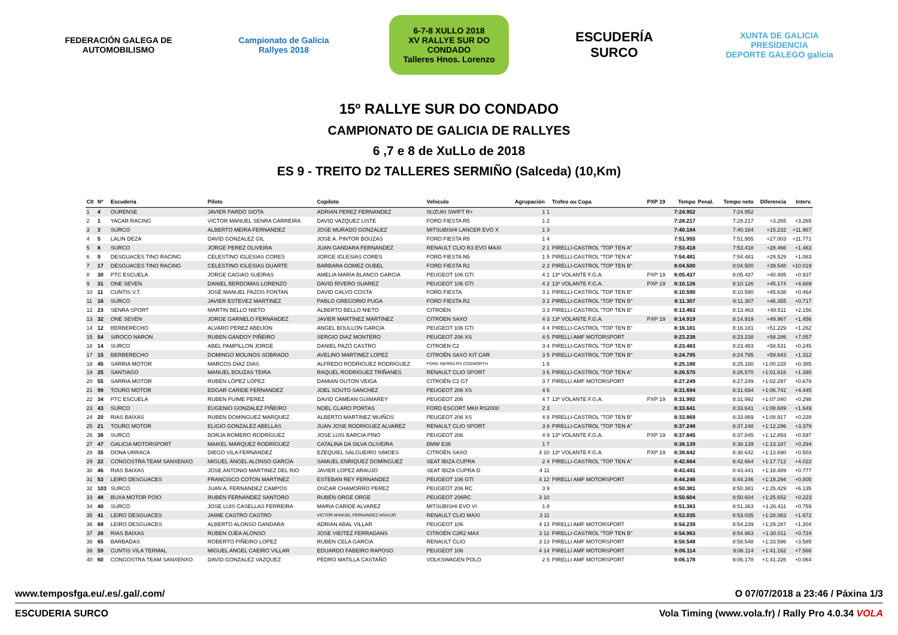FEDERACIÓN GALEGA DE AUTOMOBILISMO
Campionato de Galicia Rallyes 2018
6-7-8 XULLO 2018
XV RALLYE SUR DO CONDADO
Talleres Hnos. Lorenzo
ESCUDERÍA SURCO
XUNTA DE GALICIA
PRESIDENCIA
DEPORTE GALEGO galicia
15º RALLYE SUR DO CONDADO
CAMPIONATO DE GALICIA DE RALLYES
6 ,7 e 8 de XuLLo de 2018
ES 9 - TREITO D2 TALLERES SERMIÑO (Salceda) (10,Km)
| Clt | Nº | Escudería | Piloto | Copiloto | Vehículo | Agrupación | Trofeo ou Copa | PXP 19 | Tempo | Penal. | Tempo neto | Diferencia | Interv. |
| --- | --- | --- | --- | --- | --- | --- | --- | --- | --- | --- | --- | --- | --- |
| 1 | 4 | OURENSE | JAVIER PARDO SIOTA | ADRIAN PEREZ FERNANDEZ | SUZUKI SWIFT R+ | 1 1 | | | 7:24.952 | | 7:24.952 | | |
| 2 | 1 | YACAR RACING | VICTOR MANUEL SENRA CARREIRA | DAVID VAZQUEZ LISTE | FORD FIESTA R5 | 1 2 | | | 7:28.217 | | 7:28.217 | +3.265 | +3.265 |
| 3 | 3 | SURCO | ALBERTO MEIRA FERNANDEZ | JOSE MURADO GONZALEZ | MITSUBISHI LANCER EVO X | 1 3 | | | 7:40.184 | | 7:40.184 | +15.232 | +11.967 |
| 4 | 5 | LALIN DEZA | DAVID GONZALEZ GIL | JOSE A. PINTOR BOUZAS | FORD FIESTA R5 | 1 4 | | | 7:51.955 | | 7:51.955 | +27.003 | +11.771 |
| 5 | 8 | SURCO | JORGE PEREZ OLIVEIRA | JUAN GANDARA FERNANDEZ | RENAULT CLIO R3 EVO MAXI | 2 1 | PIRELLI-CASTROL "TOP TEN A" | | 7:53.418 | | 7:53.418 | +28.466 | +1.463 |
| 6 | 9 | DESGUACES TINO RACING | CELESTINO IGLESIAS CORES | JORGE IGLESIAS CORES | FORD FIESTA N5 | 1 5 | PIRELLI-CASTROL "TOP TEN A" | | 7:54.481 | | 7:54.481 | +29.529 | +1.063 |
| 7 | 17 | DESGUACES TINO RACING | CELESTINO IGLESIAS DUARTE | BARBARA GOMEZ OUBEL | FORD FIESTA R2 | 2 2 | PIRELLI-CASTROL "TOP TEN B" | | 8:04.500 | | 8:04.500 | +39.548 | +10.019 |
| 8 | 30 | PTC ESCUELA | JORGE CAGIAO SUEIRAS | AMELIA MARÍA BLANCO GARCIA | PEUGEOT 106 GTI | 4 1 | 13º VOLANTE F.G.A. | PXP 19 | 8:05.437 | | 8:05.437 | +40.485 | +0.937 |
| 9 | 31 | ONE SEVEN | DANIEL BERDOMAS LORENZO | DAVID RIVERO SUAREZ | PEUGEOT 106 GTI | 4 2 | 13º VOLANTE F.G.A. | PXP 19 | 8:10.126 | | 8:10.126 | +45.174 | +4.689 |
| 10 | 11 | CUNTIS V.T. | JOSÉ MANUEL PAZOS FONTAN | DAVID CALVO COSTA | FORD FIESTA | 3 1 | PIRELLI-CASTROL "TOP TEN B" | | 8:10.590 | | 8:10.590 | +45.638 | +0.464 |
| 11 | 16 | SURCO | JAVIER ESTEVEZ MARTINEZ | PABLO GREGORIO PUGA | FORD FIESTA R2 | 3 2 | PIRELLI-CASTROL "TOP TEN B" | | 8:11.307 | | 8:11.307 | +46.355 | +0.717 |
| 12 | 23 | SENRA SPORT | MARTIN BELLO NIETO | ALBERTO BELLO NIETO | CITROEN | 3 3 | PIRELLI-CASTROL "TOP TEN B" | | 8:13.463 | | 8:13.463 | +48.511 | +2.156 |
| 13 | 32 | ONE SEVEN | JORGE GARNELO FERNÁNDEZ | JAVIER MARTÍNEZ MARTÍNEZ | CITRÖEN SAXO | 4 3 | 13º VOLANTE F.G.A. | PXP 19 | 8:14.919 | | 8:14.919 | +49.967 | +1.456 |
| 14 | 12 | BERBERECHO | ALVARO PEREZ ABEIJON | ANGEL BOULLON GARCIA | PEUGEOT 106 GTI | 4 4 | PIRELLI-CASTROL "TOP TEN B" | | 8:16.181 | | 8:16.181 | +51.229 | +1.262 |
| 15 | 54 | SIROCO NARON | RUBEN GANDOY PIÑEIRO | SERGIO DIAZ MONTERO | PEUGEOT 206 XS | 4 5 | PIRELLI AMF MOTORSPORT | | 8:23.238 | | 8:23.238 | +58.286 | +7.057 |
| 16 | 14 | SURCO | ABEL PAMPILLON JORGE | DANIEL PAZÓ CASTRO | CITROEN C2 | 3 4 | PIRELLI-CASTROL "TOP TEN B" | | 8:23.483 | | 8:23.483 | +58.531 | +0.245 |
| 17 | 15 | BERBERECHO | DOMINGO MOLINOS SOBRADO | AVELINO MARTINEZ LOPEZ | CITROËN SAXO KIT CAR | 3 5 | PIRELLI-CASTROL "TOP TEN B" | | 8:24.795 | | 8:24.795 | +59.843 | +1.312 |
| 18 | 45 | SARRIA MOTOR | MARCOS DIAZ DIAS | ALFREDO RODRIGUEZ RODRIGUEZ | FORD SIERRA RS COSWORTH | 1 6 | | | 8:25.180 | | 8:25.180 | +1:00.228 | +0.385 |
| 19 | 25 | SANTIAGO | MANUEL BOUZAS TEIRA | RAQUEL RODRIGUEZ TRIÑANES | RENAULT CLIO SPORT | 3 6 | PIRELLI-CASTROL "TOP TEN A" | | 8:26.570 | | 8:26.570 | +1:01.618 | +1.390 |
| 20 | 55 | SARRIA MOTOR | RUBÉN LÓPEZ LÓPEZ | DAMIAN OUTON VEIGA | CITROËN C2 GT | 3 7 | PIRELLI AMF MOTORSPORT | | 8:27.249 | | 8:27.249 | +1:02.297 | +0.679 |
| 21 | 99 | TOURO MOTOR | EDGAR CARIDE FERNANDEZ | JOEL SOUTO SANCHEZ | PEUGEOT 206 XS | 4 6 | | | 8:31.694 | | 8:31.694 | +1:06.742 | +4.445 |
| 22 | 34 | PTC ESCUELA | RUBEN PUIME PEREZ | DAVID CAMEAN GUIMAREY | PEUGEOT 206 | 4 7 | 13º VOLANTE F.G.A. | PXP 19 | 8:31.992 | | 8:31.992 | +1:07.040 | +0.298 |
| 23 | 43 | SURCO | EUGENIO GONZALEZ PIÑEIRO | NOEL CLARO PORTAS | FORD ESCORT MKII RS2000 | 2 3 | | | 8:33.641 | | 8:33.641 | +1:08.689 | +1.649 |
| 24 | 20 | RIAS BAIXAS | RUBEN DOMINGUEZ MARQUEZ | ALBERTO MARTINEZ MUIÑOS | PEUGEOT 206 XS | 4 8 | PIRELLI-CASTROL "TOP TEN B" | | 8:33.869 | | 8:33.869 | +1:08.917 | +0.228 |
| 25 | 21 | TOURO MOTOR | ELIGIO GONZALEZ ABELLAS | JUAN JOSE RODRIGUEZ ALVAREZ | RENAULT CLIO SPORT | 3 8 | PIRELLI-CASTROL "TOP TEN A" | | 8:37.248 | | 8:37.248 | +1:12.296 | +3.379 |
| 26 | 36 | SURCO | BORJA ROMERO RODRÍGUEZ | JOSE LUIS BARCIA PINO | PEUGEOT 206 | 4 9 | 13º VOLANTE F.G.A. | PXP 19 | 8:37.845 | | 8:37.845 | +1:12.893 | +0.597 |
| 27 | 47 | GALICIA MOTORSPORT | MAIKEL MÁRQUEZ RODRÍGUEZ | CATALINA DA SILVA OLIVEIRA | BMW E36 | 1 7 | | | 8:38.139 | | 8:38.139 | +1:13.187 | +0.294 |
| 28 | 35 | DONA URRACA | DIEGO VILA FERNÁNDEZ | EZEQUIEL SALGUEIRO SIMOES | CITROËN SAXO | 4 10 | 13º VOLANTE F.G.A. | PXP 19 | 8:38.642 | | 8:38.642 | +1:13.690 | +0.503 |
| 29 | 22 | CONGOSTRA TEAM SANXENXO | MIGUEL ÁNGEL ALONSO GARCÍA | SAMUEL ENRIQUEZ DOMÍNGUEZ | SEAT IBIZA CUPRA | 2 4 | PIRELLI-CASTROL "TOP TEN A" | | 8:42.664 | | 8:42.664 | +1:17.712 | +4.022 |
| 30 | 46 | RIAS BAIXAS | JOSE ANTONIO MARTINEZ DEL RIO | JAVIER LOPEZ ARAUJO | SEAT IBIZA CUPRA D | 4 11 | | | 8:43.441 | | 8:43.441 | +1:18.489 | +0.777 |
| 31 | 53 | LEIRO DESGUACES | FRANCISCO COTON MARTINEZ | ESTEBAN REY FERNANDEZ | PEUGEOT 106 GTI | 4 12 | PIRELLI AMF MOTORSPORT | | 8:44.246 | | 8:44.246 | +1:19.294 | +0.805 |
| 32 | 103 | SURCO | JUAN A. FERNANDEZ CAMPOS | OSCAR CHAMORRO PEREZ | PEUGEOT 206 RC | 3 9 | | | 8:50.381 | | 8:50.381 | +1:25.429 | +6.135 |
| 33 | 48 | BUXA MOTOR POIO | RUBÉN FERNÁNDEZ SANTORO | RUBÉN ORGE ORGE | PEUGEOT 206RC | 3 10 | | | 8:50.604 | | 8:50.604 | +1:25.652 | +0.223 |
| 34 | 40 | SURCO | JOSE LUIS CASELLAS FERREIRA | MARIA CARIDE ALVAREZ | MITSUBISHI EVO VI | 1 8 | | | 8:51.363 | | 8:51.363 | +1:26.411 | +0.759 |
| 35 | 41 | LEIRO DESGUACES | JAIME CASTRO CASTRO | VICTOR MANUEL FERNANDEZ ARAUJO | RENAULT CLIO MAXI | 3 11 | | | 8:53.035 | | 8:53.035 | +1:28.083 | +1.672 |
| 36 | 68 | LEIRO DESGUACES | ALBERTO ALONSO GANDARA | ADRIAN ABAL VILLAR | PEUGEOT 106 | 4 13 | PIRELLI AMF MOTORSPORT | | 8:54.239 | | 8:54.239 | +1:29.287 | +1.204 |
| 37 | 26 | RIAS BAIXAS | RUBEN OJEA ALONSO | JOSE VIEITEZ FERRADANS | CITROËN C2R2 MAX | 3 12 | PIRELLI-CASTROL "TOP TEN B" | | 8:54.963 | | 8:54.963 | +1:30.011 | +0.724 |
| 38 | 65 | BARBADAS | ROBERTO PIÑEIRO LOPEZ | RUBEN CELA GARCIA | RENAULT CLIO | 3 13 | PIRELLI AMF MOTORSPORT | | 8:58.548 | | 8:58.548 | +1:33.596 | +3.585 |
| 39 | 59 | CUNTIS VILA TERMAL | MIGUEL ANGEL CAEIRO VILLAR | EDUARDO FABEIRO RAPOSO | PEUGEOT 106 | 4 14 | PIRELLI AMF MOTORSPORT | | 9:06.114 | | 9:06.114 | +1:41.162 | +7.566 |
| 40 | 60 | CONGOSTRA TEAM SANXENXO | DAVID GONZALEZ VAZQUEZ | PEDRO MATILLA CASTAÑO | VOLKSWAGEN POLO | 2 5 | PIRELLI AMF MOTORSPORT | | 9:06.178 | | 9:06.178 | +1:41.226 | +0.064 |
www.temposfga.eu/.es/.gal/.com/ O 07/07/2018 a 23:46 / Páxina 1/3
ESCUDERIA SURCO Vola Timing (www.vola.fr) / Rally Pro 4.0.34 VOLA